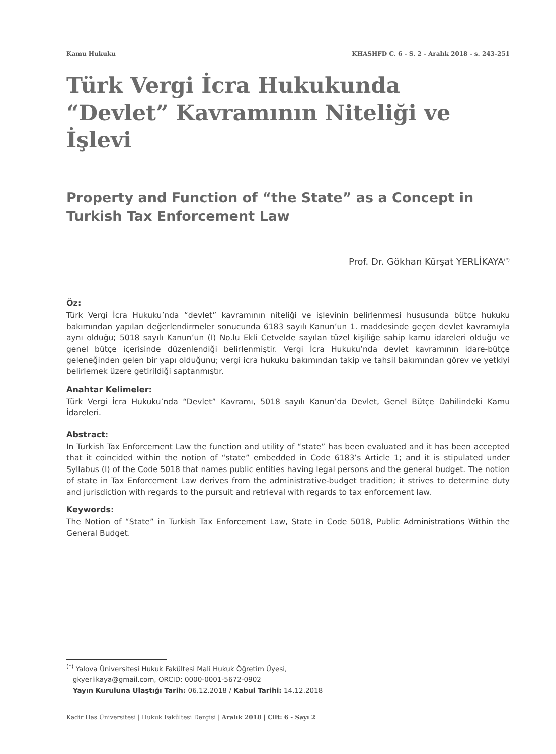Kamu Hukuku KHASHFD C. 6 - S. 2 - Aralık 2018 - s. 243-251
Türk Vergi İcra Hukukunda
“Devlet” Kavramının Niteliği ve İşlevi
Property and Function of “the State” as a Concept in Turkish Tax Enforcement Law
Prof. Dr. Gökhan Kürşat YERLİKAYA<sup>(*)</sup>
Öz:
Türk Vergi İcra Hukuku’nda “devlet” kavramının niteliği ve işlevinin belirlenmesi hususunda bütçe hukuku bakımından yapılan değerlendirmeler sonucunda 6183 sayılı Kanun’un 1. maddesinde geçen devlet kavramıyla aynı olduğu; 5018 sayılı Kanun’un (I) No.lu Ekli Cetvelde sayılan tüzel kişiliğe sahip kamu idareleri olduğu ve genel bütçe içerisinde düzenlendiği belirlenmiştir. Vergi İcra Hukuku’nda devlet kavramının idare-bütçe geleneğinden gelen bir yapı olduğunu; vergi icra hukuku bakımından takip ve tahsil bakımından görev ve yetkiyi belirlemek üzere getirildiği saptanmıştır.
Anahtar Kelimeler:
Türk Vergi İcra Hukuku’nda “Devlet” Kavramı, 5018 sayılı Kanun’da Devlet, Genel Bütçe Dahilindeki Kamu İdareleri.
Abstract:
In Turkish Tax Enforcement Law the function and utility of “state” has been evaluated and it has been accepted that it coincided within the notion of “state” embedded in Code 6183’s Article 1; and it is stipulated under Syllabus (I) of the Code 5018 that names public entities having legal persons and the general budget. The notion of state in Tax Enforcement Law derives from the administrative-budget tradition; it strives to determine duty and jurisdiction with regards to the pursuit and retrieval with regards to tax enforcement law.
Keywords:
The Notion of “State” in Turkish Tax Enforcement Law, State in Code 5018, Public Administrations Within the General Budget.
<sup>(*)</sup> Yalova Üniversitesi Hukuk Fakültesi Mali Hukuk Öğretim Üyesi,
gkyerlikaya@gmail.com, ORCID: 0000-0001-5672-0902
Yayın Kuruluna Ulaştığı Tarih: 06.12.2018 / Kabul Tarihi: 14.12.2018
Kadir Has Üniversitesi | Hukuk Fakültesi Dergisi | Aralık 2018 | Cilt: 6 - Sayı 2